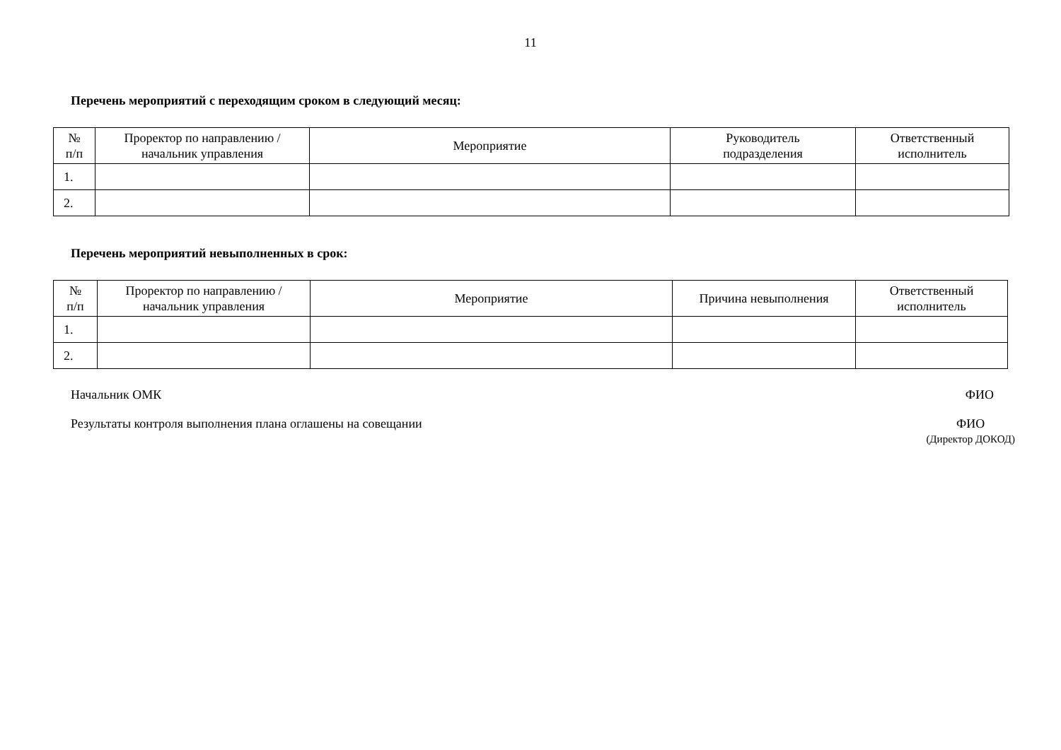11
Перечень мероприятий с переходящим сроком в следующий месяц:
| № п/п | Проректор по направлению / начальник управления | Мероприятие | Руководитель подразделения | Ответственный исполнитель |
| --- | --- | --- | --- | --- |
| 1. | | | | |
| 2. | | | | |
Перечень мероприятий невыполненных в срок:
| № п/п | Проректор по направлению / начальник управления | Мероприятие | Причина невыполнения | Ответственный исполнитель |
| --- | --- | --- | --- | --- |
| 1. | | | | |
| 2. | | | | |
Начальник ОМК ФИО
Результаты контроля выполнения плана оглашены на совещании ФИО
(Директор ДОКОД)